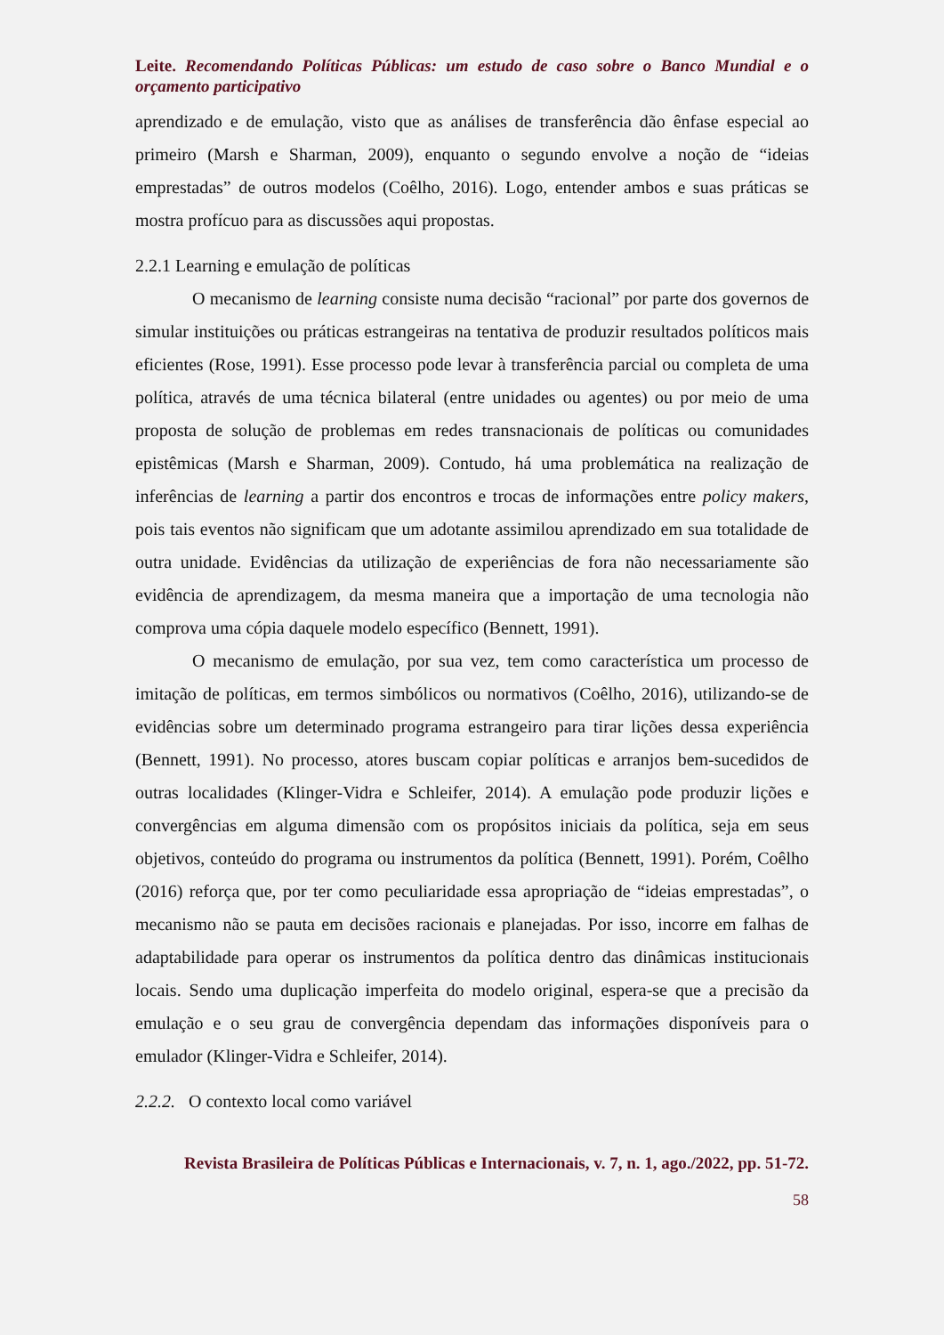Leite. Recomendando Políticas Públicas: um estudo de caso sobre o Banco Mundial e o orçamento participativo
aprendizado e de emulação, visto que as análises de transferência dão ênfase especial ao primeiro (Marsh e Sharman, 2009), enquanto o segundo envolve a noção de “ideias emprestadas” de outros modelos (Coêlho, 2016). Logo, entender ambos e suas práticas se mostra profícuo para as discussões aqui propostas.
2.2.1 Learning e emulação de políticas
O mecanismo de learning consiste numa decisão “racional” por parte dos governos de simular instituições ou práticas estrangeiras na tentativa de produzir resultados políticos mais eficientes (Rose, 1991). Esse processo pode levar à transferência parcial ou completa de uma política, através de uma técnica bilateral (entre unidades ou agentes) ou por meio de uma proposta de solução de problemas em redes transnacionais de políticas ou comunidades epistêmicas (Marsh e Sharman, 2009). Contudo, há uma problemática na realização de inferências de learning a partir dos encontros e trocas de informações entre policy makers, pois tais eventos não significam que um adotante assimilou aprendizado em sua totalidade de outra unidade. Evidências da utilização de experiências de fora não necessariamente são evidência de aprendizagem, da mesma maneira que a importação de uma tecnologia não comprova uma cópia daquele modelo específico (Bennett, 1991).
O mecanismo de emulação, por sua vez, tem como característica um processo de imitação de políticas, em termos simbólicos ou normativos (Coêlho, 2016), utilizando-se de evidências sobre um determinado programa estrangeiro para tirar lições dessa experiência (Bennett, 1991). No processo, atores buscam copiar políticas e arranjos bem-sucedidos de outras localidades (Klinger-Vidra e Schleifer, 2014). A emulação pode produzir lições e convergências em alguma dimensão com os propósitos iniciais da política, seja em seus objetivos, conteúdo do programa ou instrumentos da política (Bennett, 1991). Porém, Coêlho (2016) reforça que, por ter como peculiaridade essa apropriação de “ideias emprestadas”, o mecanismo não se pauta em decisões racionais e planejadas. Por isso, incorre em falhas de adaptabilidade para operar os instrumentos da política dentro das dinâmicas institucionais locais. Sendo uma duplicação imperfeita do modelo original, espera-se que a precisão da emulação e o seu grau de convergência dependam das informações disponíveis para o emulador (Klinger-Vidra e Schleifer, 2014).
2.2.2. O contexto local como variável
Revista Brasileira de Políticas Públicas e Internacionais, v. 7, n. 1, ago./2022, pp. 51-72.
58